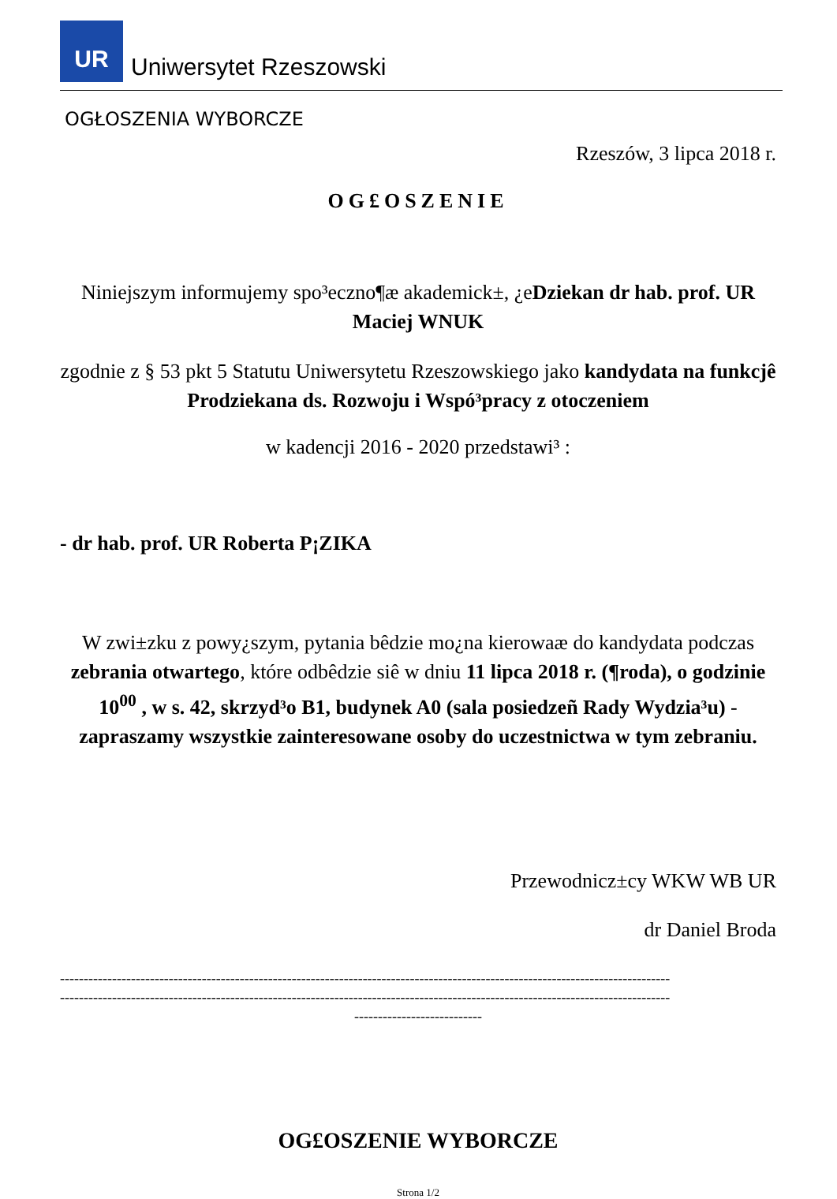UR
Uniwersytet Rzeszowski
OGŁOSZENIA WYBORCZE
Rzeszów, 3 lipca 2018 r.
OG£OSZENIE
Niniejszym informujemy spo³eczno¶æ akademick±, ¿eDziekan dr hab. prof. UR Maciej WNUK
zgodnie z § 53 pkt 5 Statutu Uniwersytetu Rzeszowskiego jako kandydata na funkcjê Prodziekana ds. Rozwoju i Wspó³pracy z otoczeniem
w kadencji 2016 - 2020 przedstawi³ :
- dr hab. prof. UR Roberta P¡ZIKA
W zwi±zku z powy¿szym, pytania bêdzie mo¿na kierowaæ do kandydata podczas zebrania otwartego, które odbêdzie siê w dniu 11 lipca 2018 r. (¶roda), o godzinie 10<sup>00</sup> , w s. 42, skrzyd³o B1, budynek A0 (sala posiedzeñ Rady Wydzia³u) - zapraszamy wszystkie zainteresowane osoby do uczestnictwa w tym zebraniu.
Przewodnicz±cy WKW WB UR
dr Daniel Broda
---------------------------------------------------------------------------------------------------------------------------------
---------------------------------------------------------------------------------------------------------------------------------
---------------------------
OG£OSZENIE WYBORCZE
Strona 1/2